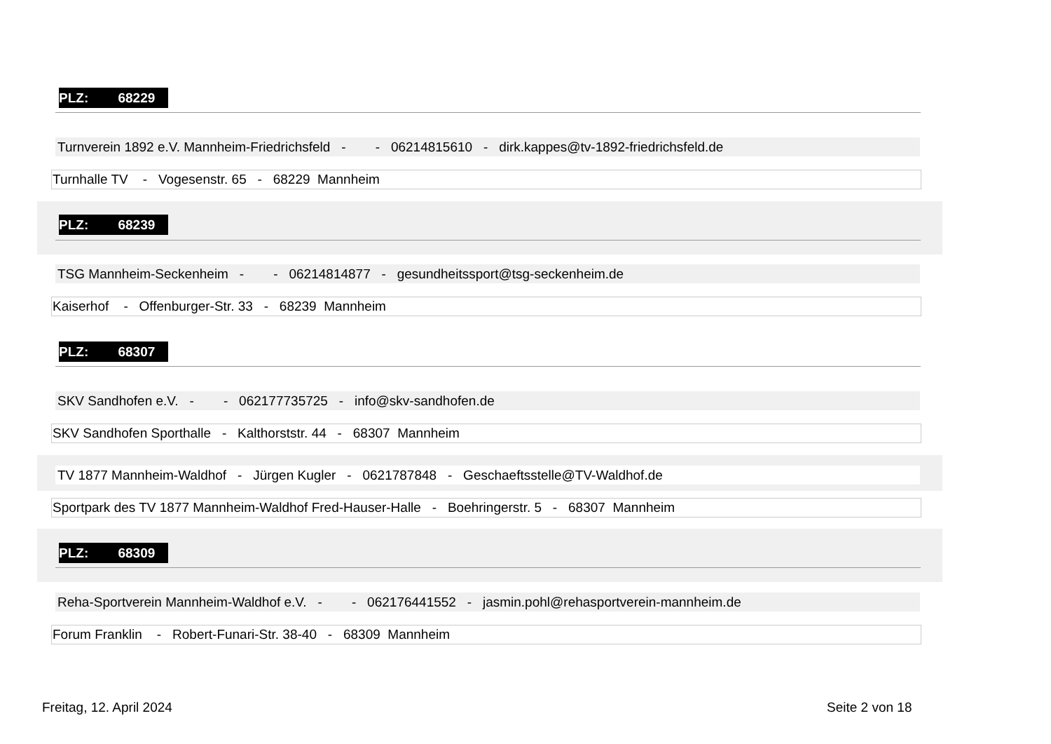PLZ: 68229
Turnverein 1892 e.V. Mannheim-Friedrichsfeld - - 06214815610 - dirk.kappes@tv-1892-friedrichsfeld.de
Turnhalle TV - Vogesenstr. 65 - 68229 Mannheim
PLZ: 68239
TSG Mannheim-Seckenheim - - 06214814877 - gesundheitssport@tsg-seckenheim.de
Kaiserhof - Offenburger-Str. 33 - 68239 Mannheim
PLZ: 68307
SKV Sandhofen e.V. - - 062177735725 - info@skv-sandhofen.de
SKV Sandhofen Sporthalle - Kalthorststr. 44 - 68307 Mannheim
TV 1877 Mannheim-Waldhof - Jürgen Kugler - 0621787848 - Geschaeftsstelle@TV-Waldhof.de
Sportpark des TV 1877 Mannheim-Waldhof Fred-Hauser-Halle - Boehringerstr. 5 - 68307 Mannheim
PLZ: 68309
Reha-Sportverein Mannheim-Waldhof e.V. - - 062176441552 - jasmin.pohl@rehasportverein-mannheim.de
Forum Franklin - Robert-Funari-Str. 38-40 - 68309 Mannheim
Freitag, 12. April 2024 Seite 2 von 18